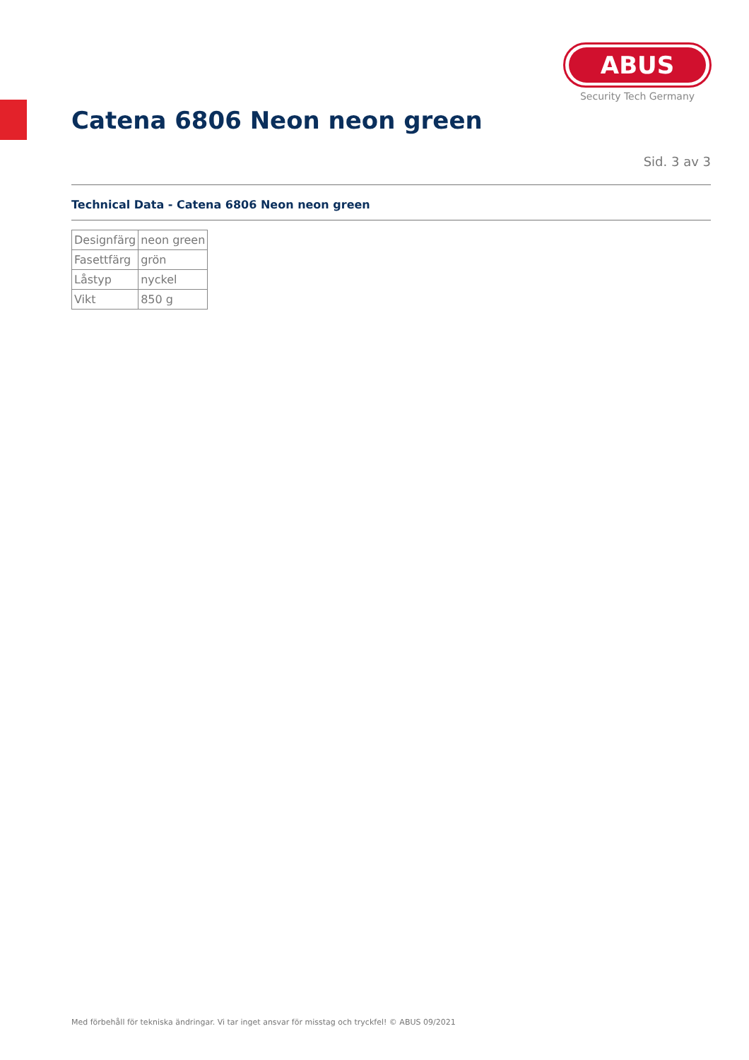ABUS
Security Tech Germany
Catena 6806 Neon neon green
Sid. 3 av 3
Technical Data - Catena 6806 Neon neon green
| Designfärg | neon green |
| Fasettfärg | grön |
| Låstyp | nyckel |
| Vikt | 850 g |
Med förbehåll för tekniska ändringar. Vi tar inget ansvar för misstag och tryckfel! © ABUS 09/2021